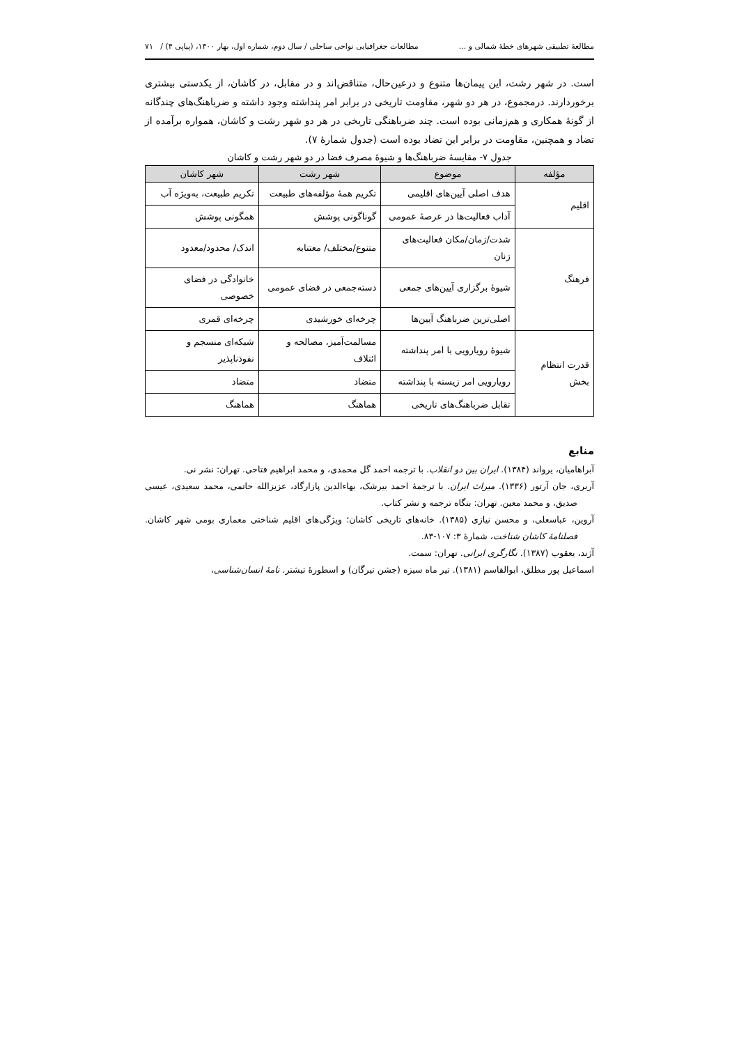مطالعهٔ تطبیقی شهرهای خطهٔ شمالی و ... مطالعات جغرافیایی نواحی ساحلی / سال دوم، شماره اول، بهار ۱۴۰۰، (پیاپی ۴) / ۷۱
است. در شهر رشت، این پیمان‌ها متنوع و درعین‌حال، متناقض‌اند و در مقابل، در کاشان، از یکدستی بیشتری برخوردارند. درمجموع، در هر دو شهر، مقاومت تاریخی در برابر امر پنداشته وجود داشته و ضرباهنگ‌های چندگانه از گونهٔ همکاری و هم‌زمانی بوده است. چند ضرباهنگی تاریخی در هر دو شهر رشت و کاشان، همواره برآمده از تضاد و همچنین، مقاومت در برابر این تضاد بوده است (جدول شمارهٔ ۷).
جدول ۷- مقایسهٔ ضرباهنگ‌ها و شیوهٔ مصرف فضا در دو شهر رشت و کاشان
| مؤلفه | موضوع | شهر رشت | شهر کاشان |
| --- | --- | --- | --- |
| اقلیم | هدف اصلی آیین‌های اقلیمی | تکریم همهٔ مؤلفه‌های طبیعت | تکریم طبیعت، به‌ویژه آب |
| | آداب فعالیت‌ها در عرصهٔ عمومی | گوناگونی پوشش | همگونی پوشش |
| فرهنگ | شدت/زمان/مکان فعالیت‌های زنان | متنوع/مختلف/ معتنابه | اندک/ محدود/معدود |
| | شیوهٔ برگزاری آیین‌های جمعی | دسته‌جمعی در فضای عمومی | خانوادگی در فضای خصوصی |
| | اصلی‌ترین ضرباهنگ آیین‌ها | چرخه‌ای خورشیدی | چرخه‌ای قمری |
| قدرت انتظام بخش | شیوهٔ رویارویی با امر پنداشته | مسالمت‌آمیز، مصالحه و ائتلاف | شبکه‌ای منسجم و نفوذناپذیر |
| | رویارویی امر زیسته با پنداشته | متضاد | متضاد |
| | تقابل ضرباهنگ‌های تاریخی | هماهنگ | هماهنگ |
منابع
آبراهامیان، یرواند (۱۳۸۴). ایران بین دو انقلاب. با ترجمه احمد گل محمدی، و محمد ابراهیم فتاحی. تهران: نشر نی.
آربری، جان آرتور (۱۳۳۶). میراث ایران. با ترجمهٔ احمد بیرشک، بهاءالدین پازارگاد، عزیزالله حاتمی، محمد سعیدی، عیسی صدیق، و محمد معین. تهران: بنگاه ترجمه و نشر کتاب.
آروین، عباسعلی، و محسن نیازی (۱۳۸۵). خانه‌های تاریخی کاشان؛ ویژگی‌های اقلیم شناختی معماری بومی شهر کاشان. فصلنامهٔ کاشان شناخت، شمارهٔ ۳: ۱۰۷-۸۳.
آژند، یعقوب (۱۳۸۷). نگارگری ایرانی. تهران: سمت.
اسماعیل پور مطلق، ابوالقاسم (۱۳۸۱). تیر ماه سیزه (جشن تیرگان) و اسطورهٔ تیشتر. نامهٔ انسان‌شناسی،